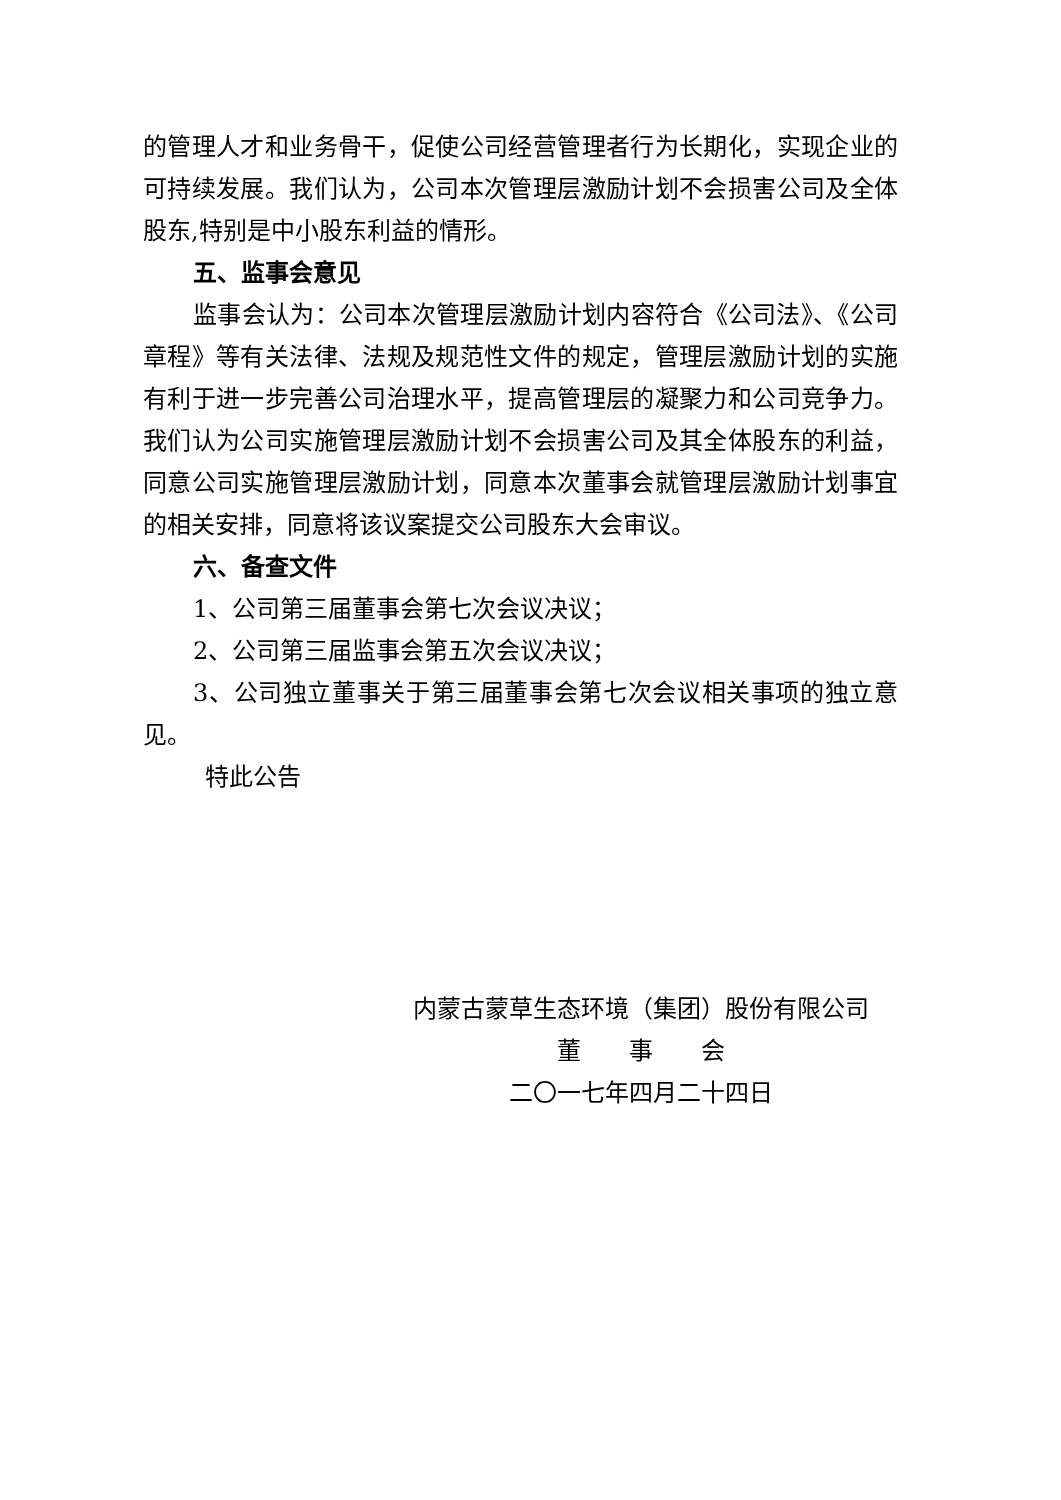的管理人才和业务骨干，促使公司经营管理者行为长期化，实现企业的可持续发展。我们认为，公司本次管理层激励计划不会损害公司及全体股东,特别是中小股东利益的情形。
五、监事会意见
监事会认为：公司本次管理层激励计划内容符合《公司法》、《公司章程》等有关法律、法规及规范性文件的规定，管理层激励计划的实施有利于进一步完善公司治理水平，提高管理层的凝聚力和公司竞争力。我们认为公司实施管理层激励计划不会损害公司及其全体股东的利益，同意公司实施管理层激励计划，同意本次董事会就管理层激励计划事宜的相关安排，同意将该议案提交公司股东大会审议。
六、备查文件
1、公司第三届董事会第七次会议决议；
2、公司第三届监事会第五次会议决议；
3、公司独立董事关于第三届董事会第七次会议相关事项的独立意见。
特此公告
内蒙古蒙草生态环境（集团）股份有限公司
董　　事　　会
二〇一七年四月二十四日